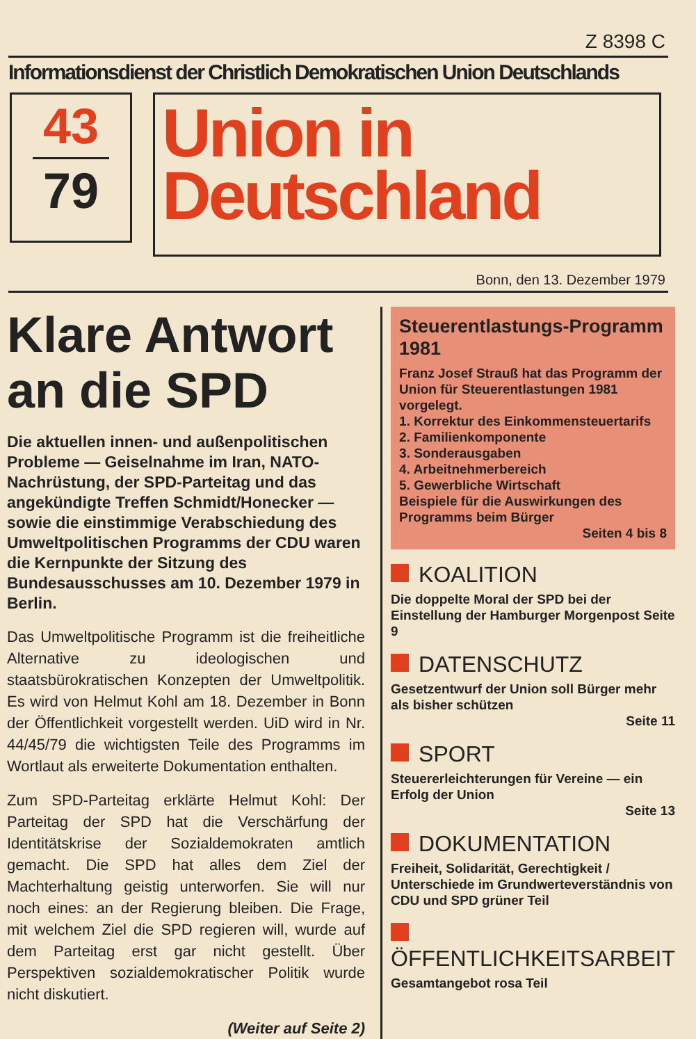Z 8398 C
Informationsdienst der Christlich Demokratischen Union Deutschlands
43
79
Union in
Deutschland
Bonn, den 13. Dezember 1979
Klare Antwort an die SPD
Die aktuellen innen- und außenpolitischen Probleme — Geiselnahme im Iran, NATO-Nachrüstung, der SPD-Parteitag und das angekündigte Treffen Schmidt/Honecker — sowie die einstimmige Verabschiedung des Umweltpolitischen Programms der CDU waren die Kernpunkte der Sitzung des Bundesausschusses am 10. Dezember 1979 in Berlin.
Das Umweltpolitische Programm ist die freiheitliche Alternative zu ideologischen und staatsbürokratischen Konzepten der Umweltpolitik. Es wird von Helmut Kohl am 18. Dezember in Bonn der Öffentlichkeit vorgestellt werden. UiD wird in Nr. 44/45/79 die wichtigsten Teile des Programms im Wortlaut als erweiterte Dokumentation enthalten.
Zum SPD-Parteitag erklärte Helmut Kohl: Der Parteitag der SPD hat die Verschärfung der Identitätskrise der Sozialdemokraten amtlich gemacht. Die SPD hat alles dem Ziel der Machterhaltung geistig unterworfen. Sie will nur noch eines: an der Regierung bleiben. Die Frage, mit welchem Ziel die SPD regieren will, wurde auf dem Parteitag erst gar nicht gestellt. Über Perspektiven sozialdemokratischer Politik wurde nicht diskutiert.
(Weiter auf Seite 2)
Steuerentlastungs-Programm 1981
Franz Josef Strauß hat das Programm der Union für Steuerentlastungen 1981 vorgelegt.
1. Korrektur des Einkommensteuertarifs
2. Familienkomponente
3. Sonderausgaben
4. Arbeitnehmerbereich
5. Gewerbliche Wirtschaft
Beispiele für die Auswirkungen des Programms beim Bürger
Seiten 4 bis 8
KOALITION
Die doppelte Moral der SPD bei der Einstellung der Hamburger Morgenpost Seite 9
DATENSCHUTZ
Gesetzentwurf der Union soll Bürger mehr als bisher schützen
Seite 11
SPORT
Steuererleichterungen für Vereine — ein Erfolg der Union
Seite 13
DOKUMENTATION
Freiheit, Solidarität, Gerechtigkeit / Unterschiede im Grundwerteverständnis von CDU und SPD grüner Teil
ÖFFENTLICHKEITSARBEIT
Gesamtangebot rosa Teil